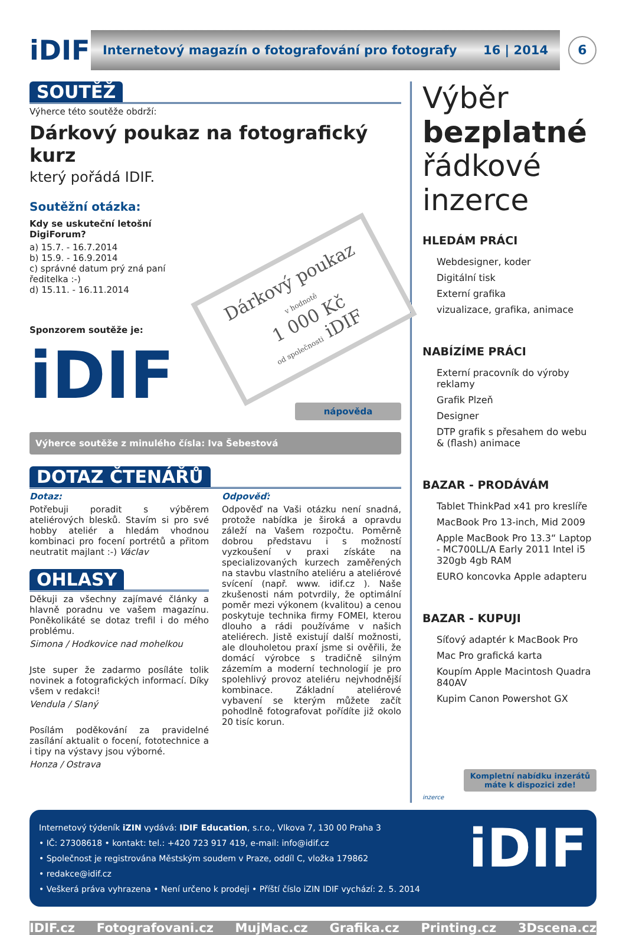iDIF
Internetový magazín o fotografování pro fotografy 16 | 2014
6
SOUTĚŽ
Výherce této soutěže obdrží:
Dárkový poukaz na fotografický kurz
který pořádá IDIF.
Soutěžní otázka:
Kdy se uskuteční letošní DigiForum?
a) 15.7. - 16.7.2014
b) 15.9. - 16.9.2014
c) správné datum prý zná paní ředitelka :-)
d) 15.11. - 16.11.2014
Sponzorem soutěže je:
iDIF
Dárkový poukaz
v hodnotě
1 000 Kč
od společnosti iDIF
nápověda
Výherce soutěže z minulého čísla: Iva Šebestová
DOTAZ ČTENÁŘŮ
Dotaz:
Potřebuji poradit s výběrem ateliérových blesků. Stavím si pro své hobby ateliér a hledám vhodnou kombinaci pro focení portrétů a přitom neutratit majlant :-) Václav
OHLASY
Děkuji za všechny zajímavé články a hlavně poradnu ve vašem magazínu. Poněkolikáté se dotaz trefil i do mého problému.
Simona / Hodkovice nad mohelkou
Jste super že zadarmo posíláte tolik novinek a fotografických informací. Díky všem v redakci!
Vendula / Slaný
Posílám poděkování za pravidelné zasílání aktualit o focení, fototechnice a i tipy na výstavy jsou výborné.
Honza / Ostrava
Odpověď:
Odpověď na Vaši otázku není snadná, protože nabídka je široká a opravdu záleží na Vašem rozpočtu. Poměrně dobrou představu i s možností vyzkoušení v praxi získáte na specializovaných kurzech zaměřených na stavbu vlastního ateliéru a ateliérové svícení (např. www. idif.cz ). Naše zkušenosti nám potvrdily, že optimální poměr mezi výkonem (kvalitou) a cenou poskytuje technika firmy FOMEI, kterou dlouho a rádi používáme v našich ateliérech. Jistě existují další možnosti, ale dlouholetou praxí jsme si ověřili, že domácí výrobce s tradičně silným zázemím a moderní technologií je pro spolehlivý provoz ateliéru nejvhodnější kombinace. Základní ateliérové vybavení se kterým můžete začít pohodlně fotografovat pořídíte již okolo 20 tisíc korun.
Výběr bezplatné řádkové inzerce
HLEDÁM PRÁCI
Webdesigner, koder
Digitální tisk
Externí grafika
vizualizace, grafika, animace
NABÍZÍME PRÁCI
Externí pracovník do výroby reklamy
Grafik Plzeň
Designer
DTP grafik s přesahem do webu & (flash) animace
BAZAR - PRODÁVÁM
Tablet ThinkPad x41 pro kreslíře
MacBook Pro 13-inch, Mid 2009
Apple MacBook Pro 13.3“ Laptop - MC700LL/A Early 2011 Intel i5 320gb 4gb RAM
EURO koncovka Apple adapteru
BAZAR - KUPUJI
Síťový adaptér k MacBook Pro
Mac Pro grafická karta
Koupím Apple Macintosh Quadra 840AV
Kupim Canon Powershot GX
Kompletní nabídku inzerátů máte k dispozici zde!
inzerce
Internetový týdeník iZIN vydává: IDIF Education, s.r.o., Vlkova 7, 130 00 Praha 3
• IČ: 27308618 • kontakt: tel.: +420 723 917 419, e-mail: info@idif.cz
• Společnost je registrována Městským soudem v Praze, oddíl C, vložka 179862
• redakce@idif.cz
• Veškerá práva vyhrazena • Není určeno k prodeji • Příští číslo iZIN IDIF vychází: 2. 5. 2014
iDIF
IDIF.cz Fotografovani.cz MujMac.cz Grafika.cz Printing.cz 3Dscena.cz